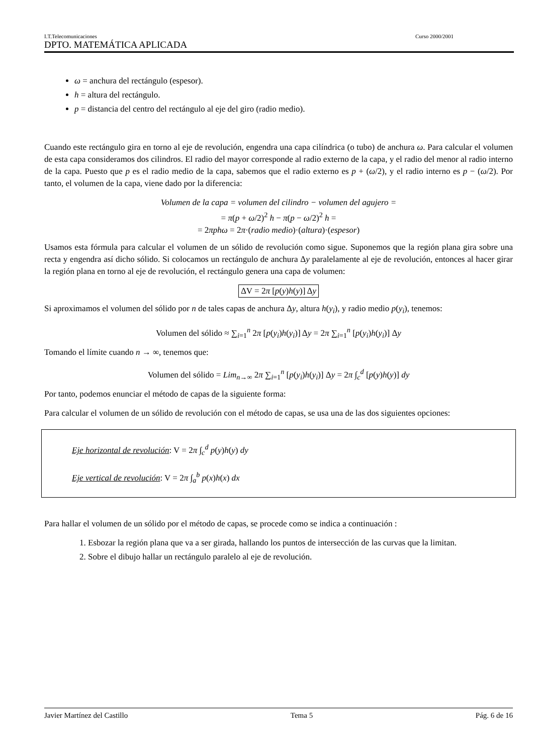I.T.Telecomunicaciones Curso 2000/2001
DPTO. MATEMÁTICA APLICADA
ω = anchura del rectángulo (espesor).
h = altura del rectángulo.
p = distancia del centro del rectángulo al eje del giro (radio medio).
Cuando este rectángulo gira en torno al eje de revolución, engendra una capa cilíndrica (o tubo) de anchura ω. Para calcular el volumen de esta capa consideramos dos cilindros. El radio del mayor corresponde al radio externo de la capa, y el radio del menor al radio interno de la capa. Puesto que p es el radio medio de la capa, sabemos que el radio externo es p + (ω/2), y el radio interno es p − (ω/2). Por tanto, el volumen de la capa, viene dado por la diferencia:
Volumen de la capa = volumen del cilindro − volumen del agujero =
= π(p + ω/2)<sup>2</sup> h − π(p − ω/2)<sup>2</sup> h =
= 2πphω = 2π·(radio medio)·(altura)·(espesor)
Usamos esta fórmula para calcular el volumen de un sólido de revolución como sigue. Suponemos que la región plana gira sobre una recta y engendra así dicho sólido. Si colocamos un rectángulo de anchura Δy paralelamente al eje de revolución, entonces al hacer girar la región plana en torno al eje de revolución, el rectángulo genera una capa de volumen:
ΔV = 2π [p(y)h(y)] Δy
Si aproximamos el volumen del sólido por n de tales capas de anchura Δy, altura h(y<sub>i</sub>), y radio medio p(y<sub>i</sub>), tenemos:
Volumen del sólido ≈ ∑<sub>i=1</sub><sup>n</sup> 2π [p(y<sub>i</sub>)h(y<sub>i</sub>)] Δy = 2π ∑<sub>i=1</sub><sup>n</sup> [p(y<sub>i</sub>)h(y<sub>i</sub>)] Δy
Tomando el límite cuando n → ∞, tenemos que:
Volumen del sólido = Lim<sub>n→∞</sub> 2π ∑<sub>i=1</sub><sup>n</sup> [p(y<sub>i</sub>)h(y<sub>i</sub>)] Δy = 2π ∫<sub>c</sub><sup>d</sup> [p(y)h(y)] dy
Por tanto, podemos enunciar el método de capas de la siguiente forma:
Para calcular el volumen de un sólido de revolución con el método de capas, se usa una de las dos siguientes opciones:
Eje horizontal de revolución: V = 2π ∫<sub>c</sub><sup>d</sup> p(y)h(y) dy
Eje vertical de revolución: V = 2π ∫<sub>a</sub><sup>b</sup> p(x)h(x) dx
Para hallar el volumen de un sólido por el método de capas, se procede como se indica a continuación :
1. Esbozar la región plana que va a ser girada, hallando los puntos de intersección de las curvas que la limitan.
2. Sobre el dibujo hallar un rectángulo paralelo al eje de revolución.
Javier Martínez del Castillo Tema 5 Pág. 6 de 16